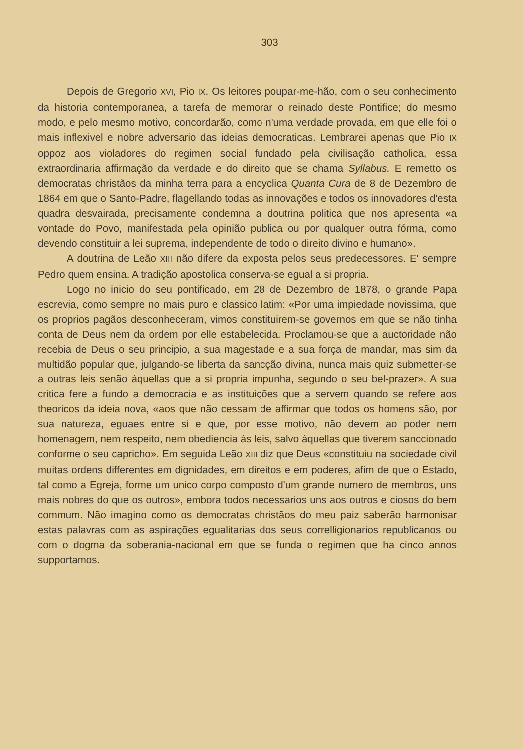303
Depois de Gregorio XVI, Pio IX. Os leitores poupar-me-hão, com o seu conhecimento da historia contemporanea, a tarefa de memorar o reinado deste Pontifice; do mesmo modo, e pelo mesmo motivo, concordarão, como n'uma verdade provada, em que elle foi o mais inflexivel e nobre adversario das ideias democraticas. Lembrarei apenas que Pio IX oppoz aos violadores do regimen social fundado pela civilisação catholica, essa extraordinaria affirmação da verdade e do direito que se chama Syllabus. E remetto os democratas christãos da minha terra para a encyclica Quanta Cura de 8 de Dezembro de 1864 em que o Santo-Padre, flagellando todas as innovações e todos os innovadores d'esta quadra desvairada, precisamente condemna a doutrina politica que nos apresenta «a vontade do Povo, manifestada pela opinião publica ou por qualquer outra fórma, como devendo constituir a lei suprema, independente de todo o direito divino e humano».
A doutrina de Leão XIII não difere da exposta pelos seus predecessores. E' sempre Pedro quem ensina. A tradição apostolica conserva-se egual a si propria.
Logo no inicio do seu pontificado, em 28 de Dezembro de 1878, o grande Papa escrevia, como sempre no mais puro e classico latim: «Por uma impiedade novissima, que os proprios pagãos desconheceram, vimos constituirem-se governos em que se não tinha conta de Deus nem da ordem por elle estabelecida. Proclamou-se que a auctoridade não recebia de Deus o seu principio, a sua magestade e a sua força de mandar, mas sim da multidão popular que, julgando-se liberta da sancção divina, nunca mais quiz submetter-se a outras leis senão áquellas que a si propria impunha, segundo o seu bel-prazer». A sua critica fere a fundo a democracia e as instituições que a servem quando se refere aos theoricos da ideia nova, «aos que não cessam de affirmar que todos os homens são, por sua natureza, eguaes entre si e que, por esse motivo, não devem ao poder nem homenagem, nem respeito, nem obediencia ás leis, salvo áquellas que tiverem sanccionado conforme o seu capricho». Em seguida Leão XIII diz que Deus «constituiu na sociedade civil muitas ordens differentes em dignidades, em direitos e em poderes, afim de que o Estado, tal como a Egreja, forme um unico corpo composto d'um grande numero de membros, uns mais nobres do que os outros», embora todos necessarios uns aos outros e ciosos do bem commum. Não imagino como os democratas christãos do meu paiz saberão harmonisar estas palavras com as aspirações egualitarias dos seus correlligionarios republicanos ou com o dogma da soberania-nacional em que se funda o regimen que ha cinco annos supportamos.